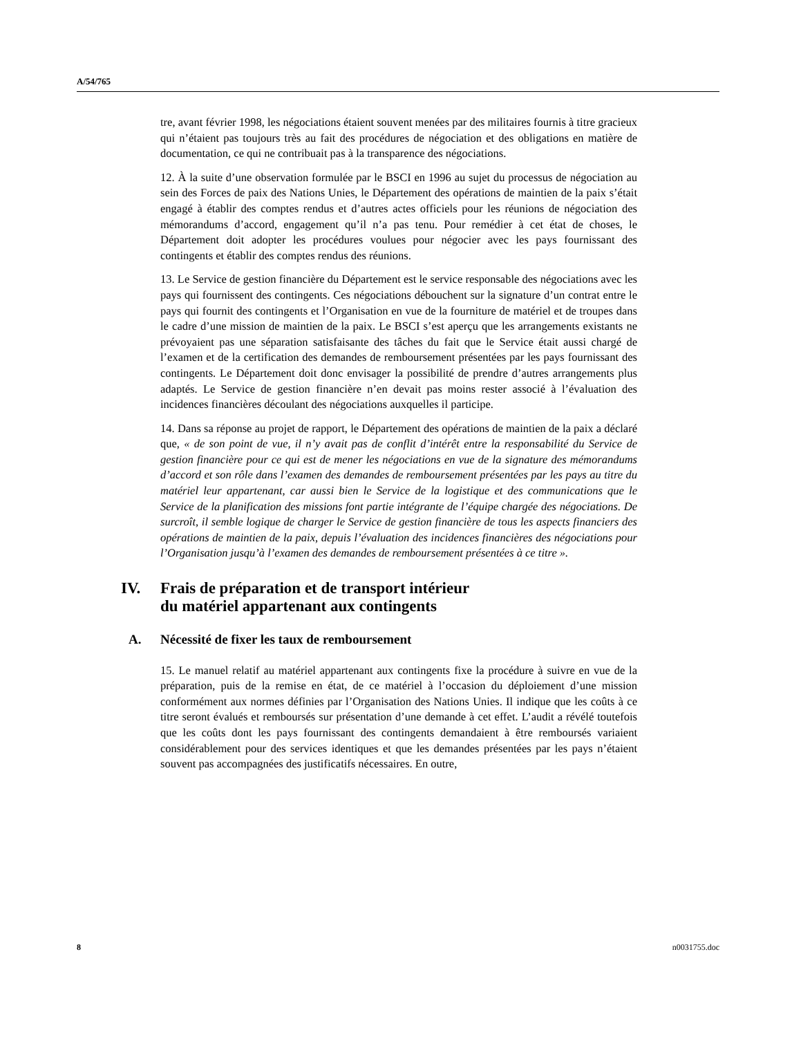A/54/765
tre, avant février 1998, les négociations étaient souvent menées par des militaires fournis à titre gracieux qui n’étaient pas toujours très au fait des procédures de négociation et des obligations en matière de documentation, ce qui ne contribuait pas à la transparence des négociations.
12. À la suite d’une observation formulée par le BSCI en 1996 au sujet du processus de négociation au sein des Forces de paix des Nations Unies, le Département des opérations de maintien de la paix s’était engagé à établir des comptes rendus et d’autres actes officiels pour les réunions de négociation des mémorandums d’accord, engagement qu’il n’a pas tenu. Pour remédier à cet état de choses, le Département doit adopter les procédures voulues pour négocier avec les pays fournissant des contingents et établir des comptes rendus des réunions.
13. Le Service de gestion financière du Département est le service responsable des négociations avec les pays qui fournissent des contingents. Ces négociations débouchent sur la signature d’un contrat entre le pays qui fournit des contingents et l’Organisation en vue de la fourniture de matériel et de troupes dans le cadre d’une mission de maintien de la paix. Le BSCI s’est aperçu que les arrangements existants ne prévoyaient pas une séparation satisfaisante des tâches du fait que le Service était aussi chargé de l’examen et de la certification des demandes de remboursement présentées par les pays fournissant des contingents. Le Département doit donc envisager la possibilité de prendre d’autres arrangements plus adaptés. Le Service de gestion financière n’en devait pas moins rester associé à l’évaluation des incidences financières découlant des négociations auxquelles il participe.
14. Dans sa réponse au projet de rapport, le Département des opérations de maintien de la paix a déclaré que, « de son point de vue, il n’y avait pas de conflit d’intérêt entre la responsabilité du Service de gestion financière pour ce qui est de mener les négociations en vue de la signature des mémorandums d’accord et son rôle dans l’examen des demandes de remboursement présentées par les pays au titre du matériel leur appartenant, car aussi bien le Service de la logistique et des communications que le Service de la planification des missions font partie intégrante de l’équipe chargée des négociations. De surcroît, il semble logique de charger le Service de gestion financière de tous les aspects financiers des opérations de maintien de la paix, depuis l’évaluation des incidences financières des négociations pour l’Organisation jusqu’à l’examen des demandes de remboursement présentées à ce titre ».
IV. Frais de préparation et de transport intérieur
du matériel appartenant aux contingents
A. Nécessité de fixer les taux de remboursement
15. Le manuel relatif au matériel appartenant aux contingents fixe la procédure à suivre en vue de la préparation, puis de la remise en état, de ce matériel à l’occasion du déploiement d’une mission conformément aux normes définies par l’Organisation des Nations Unies. Il indique que les coûts à ce titre seront évalués et remboursés sur présentation d’une demande à cet effet. L’audit a révélé toutefois que les coûts dont les pays fournissant des contingents demandaient à être remboursés variaient considérablement pour des services identiques et que les demandes présentées par les pays n’étaient souvent pas accompagnées des justificatifs nécessaires. En outre,
8 n0031755.doc